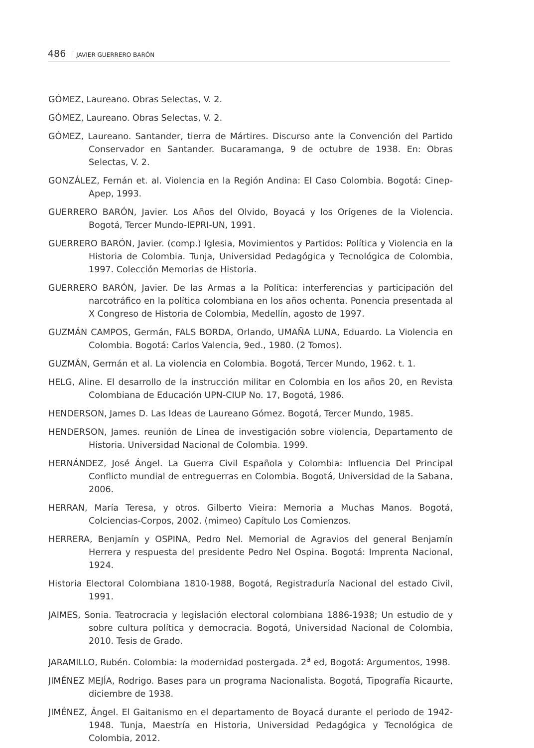486 JAVIER GUERRERO BARÓN
GÓMEZ, Laureano. Obras Selectas, V. 2.
GÓMEZ, Laureano. Obras Selectas, V. 2.
GÓMEZ, Laureano. Santander, tierra de Mártires. Discurso ante la Convención del Partido Conservador en Santander. Bucaramanga, 9 de octubre de 1938. En: Obras Selectas, V. 2.
GONZÁLEZ, Fernán et. al. Violencia en la Región Andina: El Caso Colombia. Bogotá: Cinep-Apep, 1993.
GUERRERO BARÓN, Javier. Los Años del Olvido, Boyacá y los Orígenes de la Violencia. Bogotá, Tercer Mundo-IEPRI-UN, 1991.
GUERRERO BARÓN, Javier. (comp.) Iglesia, Movimientos y Partidos: Política y Violencia en la Historia de Colombia. Tunja, Universidad Pedagógica y Tecnológica de Colombia, 1997. Colección Memorias de Historia.
GUERRERO BARÓN, Javier. De las Armas a la Política: interferencias y participación del narcotráfico en la política colombiana en los años ochenta. Ponencia presentada al X Congreso de Historia de Colombia, Medellín, agosto de 1997.
GUZMÁN CAMPOS, Germán, FALS BORDA, Orlando, UMAÑA LUNA, Eduardo. La Violencia en Colombia. Bogotá: Carlos Valencia, 9ed., 1980. (2 Tomos).
GUZMÁN, Germán et al. La violencia en Colombia. Bogotá, Tercer Mundo, 1962. t. 1.
HELG, Aline. El desarrollo de la instrucción militar en Colombia en los años 20, en Revista Colombiana de Educación UPN-CIUP No. 17, Bogotá, 1986.
HENDERSON, James D. Las Ideas de Laureano Gómez. Bogotá, Tercer Mundo, 1985.
HENDERSON, James. reunión de Línea de investigación sobre violencia, Departamento de Historia. Universidad Nacional de Colombia. 1999.
HERNÁNDEZ, José Ángel. La Guerra Civil Española y Colombia: Influencia Del Principal Conflicto mundial de entreguerras en Colombia. Bogotá, Universidad de la Sabana, 2006.
HERRAN, María Teresa, y otros. Gilberto Vieira: Memoria a Muchas Manos. Bogotá, Colciencias-Corpos, 2002. (mimeo) Capítulo Los Comienzos.
HERRERA, Benjamín y OSPINA, Pedro Nel. Memorial de Agravios del general Benjamín Herrera y respuesta del presidente Pedro Nel Ospina. Bogotá: Imprenta Nacional, 1924.
Historia Electoral Colombiana 1810-1988, Bogotá, Registraduría Nacional del estado Civil, 1991.
JAIMES, Sonia. Teatrocracia y legislación electoral colombiana 1886-1938; Un estudio de y sobre cultura política y democracia. Bogotá, Universidad Nacional de Colombia, 2010. Tesis de Grado.
JARAMILLO, Rubén. Colombia: la modernidad postergada. 2<sup>a</sup> ed, Bogotá: Argumentos, 1998.
JIMÉNEZ MEJÍA, Rodrigo. Bases para un programa Nacionalista. Bogotá, Tipografía Ricaurte, diciembre de 1938.
JIMÉNEZ, Ángel. El Gaitanismo en el departamento de Boyacá durante el periodo de 1942- 1948. Tunja, Maestría en Historia, Universidad Pedagógica y Tecnológica de Colombia, 2012.